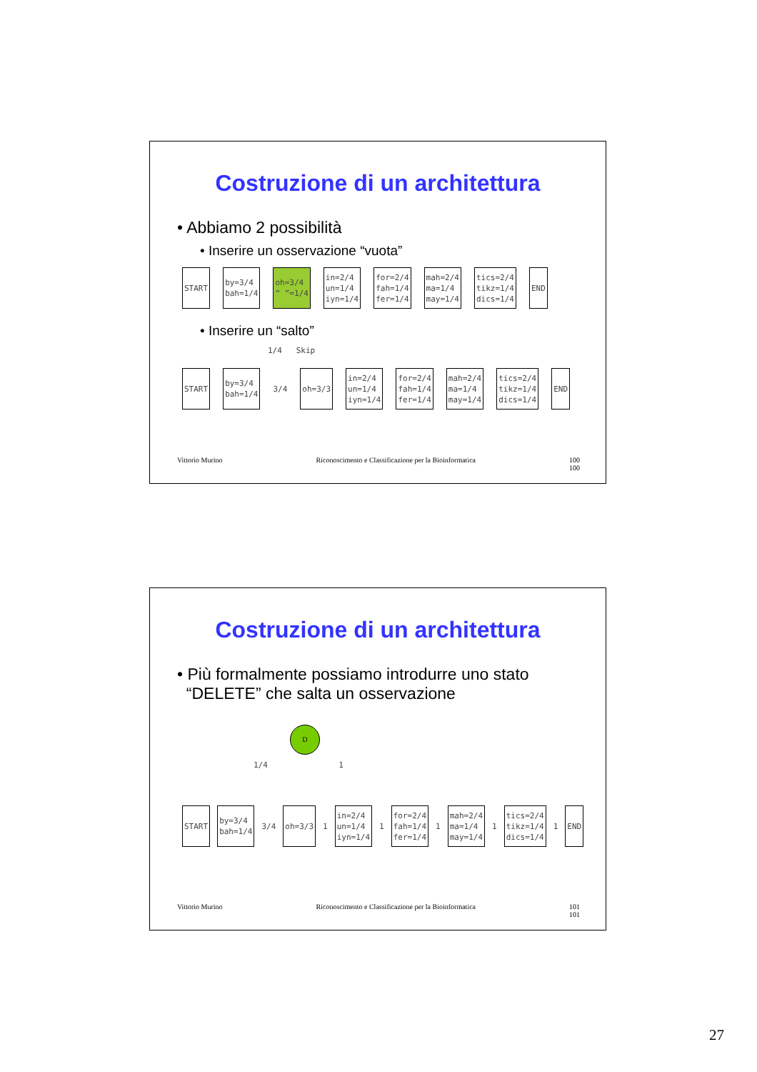Costruzione di un architettura
• Abbiamo 2 possibilità
• Inserire un osservazione “vuota”
START
by=3/4
bah=1/4
oh=3/4
“ ”=1/4
in=2/4
un=1/4
iyn=1/4
for=2/4
fah=1/4
fer=1/4
mah=2/4
ma=1/4
may=1/4
tics=2/4
tikz=1/4
dics=1/4
END
• Inserire un “salto”
1/4 Skip
START
by=3/4
bah=1/4
3/4
oh=3/3
in=2/4
un=1/4
iyn=1/4
for=2/4
fah=1/4
fer=1/4
mah=2/4
ma=1/4
may=1/4
tics=2/4
tikz=1/4
dics=1/4
END
Vittorio Murino Riconoscimento e Classificazione per la Bioinformatica 100
100
Costruzione di un architettura
• Più formalmente possiamo introdurre uno stato
“DELETE” che salta un osservazione
D
1/4 1
START
by=3/4
bah=1/4
3/4
oh=3/3
1
in=2/4
un=1/4
iyn=1/4
1
for=2/4
fah=1/4
fer=1/4
1
mah=2/4
ma=1/4
may=1/4
1
tics=2/4
tikz=1/4
dics=1/4
1
END
Vittorio Murino Riconoscimento e Classificazione per la Bioinformatica 101
101
27